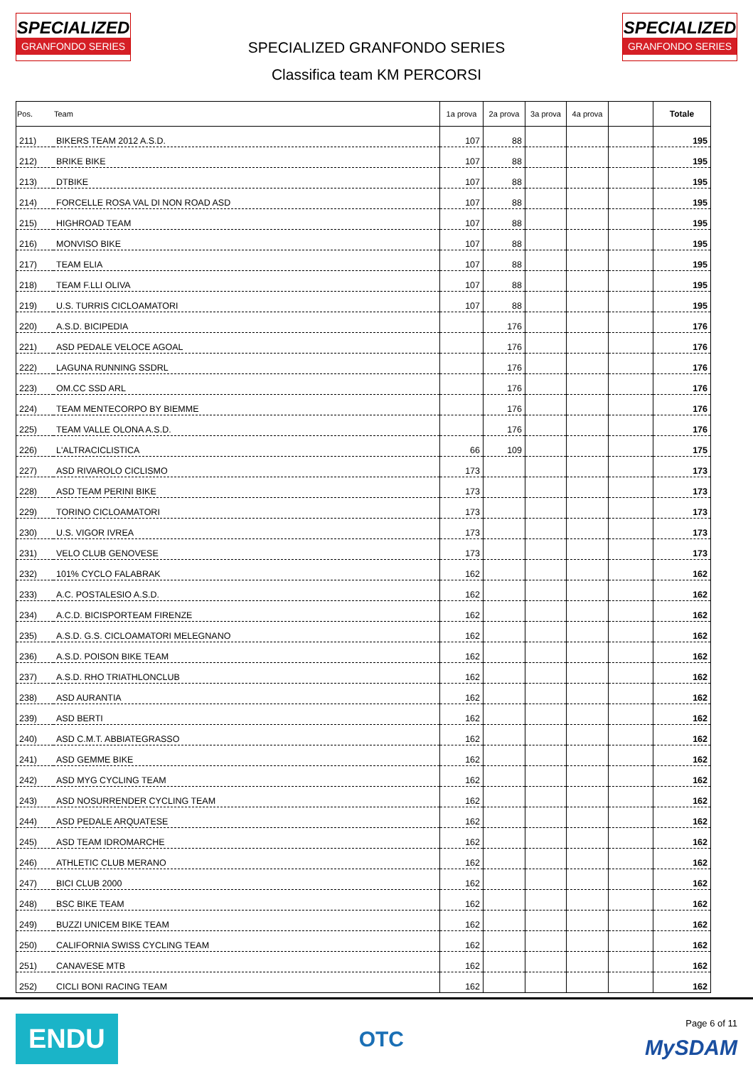SPECIALIZED
GRANFONDO SERIES
SPECIALIZED GRANFONDO SERIES
Classifica team KM PERCORSI
SPECIALIZED
GRANFONDO SERIES
| Pos. | Team | 1a prova | 2a prova | 3a prova | 4a prova | | Totale |
| --- | --- | --- | --- | --- | --- | --- | --- |
| 211) | BIKERS TEAM 2012 A.S.D. | 107 | 88 | | | | 195 |
| 212) | BRIKE BIKE | 107 | 88 | | | | 195 |
| 213) | DTBIKE | 107 | 88 | | | | 195 |
| 214) | FORCELLE ROSA VAL DI NON ROAD ASD | 107 | 88 | | | | 195 |
| 215) | HIGHROAD TEAM | 107 | 88 | | | | 195 |
| 216) | MONVISO BIKE | 107 | 88 | | | | 195 |
| 217) | TEAM ELIA | 107 | 88 | | | | 195 |
| 218) | TEAM F.LLI OLIVA | 107 | 88 | | | | 195 |
| 219) | U.S. TURRIS CICLOAMATORI | 107 | 88 | | | | 195 |
| 220) | A.S.D. BICIPEDIA | | 176 | | | | 176 |
| 221) | ASD PEDALE VELOCE AGOAL | | 176 | | | | 176 |
| 222) | LAGUNA RUNNING SSDRL | | 176 | | | | 176 |
| 223) | OM.CC SSD ARL | | 176 | | | | 176 |
| 224) | TEAM MENTECORPO BY BIEMME | | 176 | | | | 176 |
| 225) | TEAM VALLE OLONA A.S.D. | | 176 | | | | 176 |
| 226) | L'ALTRACICLISTICA | 66 | 109 | | | | 175 |
| 227) | ASD RIVAROLO CICLISMO | 173 | | | | | 173 |
| 228) | ASD TEAM PERINI BIKE | 173 | | | | | 173 |
| 229) | TORINO CICLOAMATORI | 173 | | | | | 173 |
| 230) | U.S. VIGOR IVREA | 173 | | | | | 173 |
| 231) | VELO CLUB GENOVESE | 173 | | | | | 173 |
| 232) | 101% CYCLO FALABRAK | 162 | | | | | 162 |
| 233) | A.C. POSTALESIO A.S.D. | 162 | | | | | 162 |
| 234) | A.C.D. BICISPORTEAM FIRENZE | 162 | | | | | 162 |
| 235) | A.S.D. G.S. CICLOAMATORI MELEGNANO | 162 | | | | | 162 |
| 236) | A.S.D. POISON BIKE TEAM | 162 | | | | | 162 |
| 237) | A.S.D. RHO TRIATHLONCLUB | 162 | | | | | 162 |
| 238) | ASD AURANTIA | 162 | | | | | 162 |
| 239) | ASD BERTI | 162 | | | | | 162 |
| 240) | ASD C.M.T. ABBIATEGRASSO | 162 | | | | | 162 |
| 241) | ASD GEMME BIKE | 162 | | | | | 162 |
| 242) | ASD MYG CYCLING TEAM | 162 | | | | | 162 |
| 243) | ASD NOSURRENDER CYCLING TEAM | 162 | | | | | 162 |
| 244) | ASD PEDALE ARQUATESE | 162 | | | | | 162 |
| 245) | ASD TEAM IDROMARCHE | 162 | | | | | 162 |
| 246) | ATHLETIC CLUB MERANO | 162 | | | | | 162 |
| 247) | BICI CLUB 2000 | 162 | | | | | 162 |
| 248) | BSC BIKE TEAM | 162 | | | | | 162 |
| 249) | BUZZI UNICEM BIKE TEAM | 162 | | | | | 162 |
| 250) | CALIFORNIA SWISS CYCLING TEAM | 162 | | | | | 162 |
| 251) | CANAVESE MTB | 162 | | | | | 162 |
| 252) | CICLI BONI RACING TEAM | 162 | | | | | 162 |
ENDU
OTC
Page 6 of 11
MySDAM